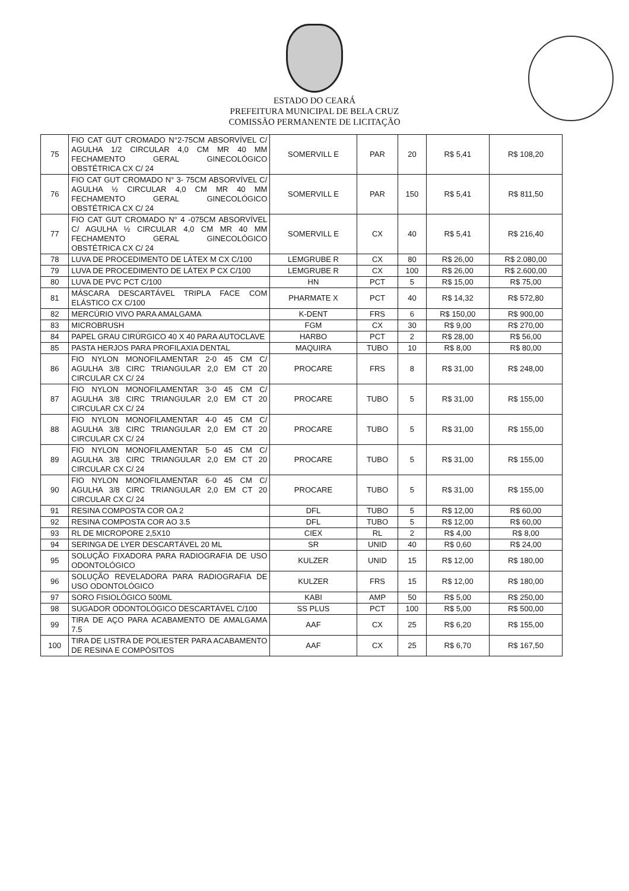ESTADO DO CEARÁ
PREFEITURA MUNICIPAL DE BELA CRUZ
COMISSÃO PERMANENTE DE LICITAÇÃO
| 75 | FIO CAT GUT CROMADO N°2-75CM ABSORVÍVEL C/ AGULHA 1/2 CIRCULAR 4,0 CM MR 40 MM FECHAMENTO GERAL GINECOLÓGICO OBSTÉTRICA CX C/ 24 | SOMERVILL E | PAR | 20 | R$ 5,41 | R$ 108,20 |
| 76 | FIO CAT GUT CROMADO N° 3- 75CM ABSORVÍVEL C/ AGULHA ½ CIRCULAR 4,0 CM MR 40 MM FECHAMENTO GERAL GINECOLÓGICO OBSTÉTRICA CX C/ 24 | SOMERVILL E | PAR | 150 | R$ 5,41 | R$ 811,50 |
| 77 | FIO CAT GUT CROMADO N° 4 -075CM ABSORVÍVEL C/ AGULHA ½ CIRCULAR 4,0 CM MR 40 MM FECHAMENTO GERAL GINECOLÓGICO OBSTÉTRICA CX C/ 24 | SOMERVILL E | CX | 40 | R$ 5,41 | R$ 216,40 |
| 78 | LUVA DE PROCEDIMENTO DE LÁTEX M CX C/100 | LEMGRUBE R | CX | 80 | R$ 26,00 | R$ 2.080,00 |
| 79 | LUVA DE PROCEDIMENTO DE LÁTEX P CX C/100 | LEMGRUBE R | CX | 100 | R$ 26,00 | R$ 2.600,00 |
| 80 | LUVA DE PVC PCT C/100 | HN | PCT | 5 | R$ 15,00 | R$ 75,00 |
| 81 | MÁSCARA DESCARTÁVEL TRIPLA FACE COM ELÁSTICO CX C/100 | PHARMATE X | PCT | 40 | R$ 14,32 | R$ 572,80 |
| 82 | MERCÚRIO VIVO PARA AMALGAMA | K-DENT | FRS | 6 | R$ 150,00 | R$ 900,00 |
| 83 | MICROBRUSH | FGM | CX | 30 | R$ 9,00 | R$ 270,00 |
| 84 | PAPEL GRAU CIRÚRGICO 40 X 40 PARA AUTOCLAVE | HARBO | PCT | 2 | R$ 28,00 | R$ 56,00 |
| 85 | PASTA HERJOS PARA PROFILAXIA DENTAL | MAQUIRA | TUBO | 10 | R$ 8,00 | R$ 80,00 |
| 86 | FIO NYLON MONOFILAMENTAR 2-0 45 CM C/ AGULHA 3/8 CIRC TRIANGULAR 2,0 EM CT 20 CIRCULAR CX C/ 24 | PROCARE | FRS | 8 | R$ 31,00 | R$ 248,00 |
| 87 | FIO NYLON MONOFILAMENTAR 3-0 45 CM C/ AGULHA 3/8 CIRC TRIANGULAR 2,0 EM CT 20 CIRCULAR CX C/ 24 | PROCARE | TUBO | 5 | R$ 31,00 | R$ 155,00 |
| 88 | FIO NYLON MONOFILAMENTAR 4-0 45 CM C/ AGULHA 3/8 CIRC TRIANGULAR 2,0 EM CT 20 CIRCULAR CX C/ 24 | PROCARE | TUBO | 5 | R$ 31,00 | R$ 155,00 |
| 89 | FIO NYLON MONOFILAMENTAR 5-0 45 CM C/ AGULHA 3/8 CIRC TRIANGULAR 2,0 EM CT 20 CIRCULAR CX C/ 24 | PROCARE | TUBO | 5 | R$ 31,00 | R$ 155,00 |
| 90 | FIO NYLON MONOFILAMENTAR 6-0 45 CM C/ AGULHA 3/8 CIRC TRIANGULAR 2,0 EM CT 20 CIRCULAR CX C/ 24 | PROCARE | TUBO | 5 | R$ 31,00 | R$ 155,00 |
| 91 | RESINA COMPOSTA COR OA 2 | DFL | TUBO | 5 | R$ 12,00 | R$ 60,00 |
| 92 | RESINA COMPOSTA COR AO 3.5 | DFL | TUBO | 5 | R$ 12,00 | R$ 60,00 |
| 93 | RL DE MICROPORE 2,5X10 | CIEX | RL | 2 | R$ 4,00 | R$ 8,00 |
| 94 | SERINGA DE LYER DESCARTÁVEL 20 ML | SR | UNID | 40 | R$ 0,60 | R$ 24,00 |
| 95 | SOLUÇÃO FIXADORA PARA RADIOGRAFIA DE USO ODONTOLÓGICO | KULZER | UNID | 15 | R$ 12,00 | R$ 180,00 |
| 96 | SOLUÇÃO REVELADORA PARA RADIOGRAFIA DE USO ODONTOLÓGICO | KULZER | FRS | 15 | R$ 12,00 | R$ 180,00 |
| 97 | SORO FISIOLÓGICO 500ML | KABI | AMP | 50 | R$ 5,00 | R$ 250,00 |
| 98 | SUGADOR ODONTOLÓGICO DESCARTÁVEL C/100 | SS PLUS | PCT | 100 | R$ 5,00 | R$ 500,00 |
| 99 | TIRA DE AÇO PARA ACABAMENTO DE AMALGAMA 7.5 | AAF | CX | 25 | R$ 6,20 | R$ 155,00 |
| 100 | TIRA DE LISTRA DE POLIESTER PARA ACABAMENTO DE RESINA E COMPÓSITOS | AAF | CX | 25 | R$ 6,70 | R$ 167,50 |